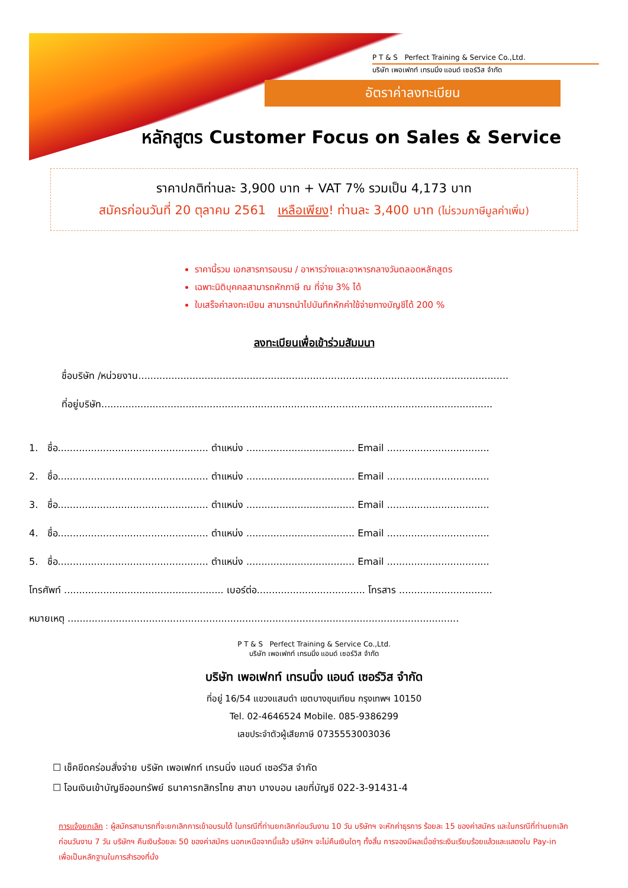P T & S Perfect Training & Service Co.,Ltd.
บริษัท เพอเฟกท์ เทรนนิ่ง แอนด์ เซอร์วิส จำกัด
อัตราค่าลงทะเบียน
หลักสูตร Customer Focus on Sales & Service
ราคาปกติท่านละ 3,900 บาท + VAT 7% รวมเป็น 4,173 บาท
สมัครก่อนวันที่ 20 ตุลาคม 2561 เหลือเพียง! ท่านละ 3,400 บาท (ไม่รวมภาษีมูลค่าเพิ่ม)
ราคานี้รวม เอกสารการอบรม / อาหารว่างและอาหารกลางวันตลอดหลักสูตร
เฉพาะนิติบุคคลสามารถหักภาษี ณ ที่จ่าย 3% ได้
ใบเสร็จค่าลงทะเบียน สามารถนำไปบันทึกหักค่าใช้จ่ายทางบัญชีได้ 200 %
ลงทะเบียนเพื่อเข้าร่วมสัมมนา
ชื่อบริษัท /หน่วยงาน...........................................................................................................................
ที่อยู่บริษัท..................................................................................................................................
1. ชื่อ.................................................. ตำแหน่ง .................................... Email ..................................
2. ชื่อ.................................................. ตำแหน่ง .................................... Email ..................................
3. ชื่อ.................................................. ตำแหน่ง .................................... Email ..................................
4. ชื่อ.................................................. ตำแหน่ง .................................... Email ..................................
5. ชื่อ.................................................. ตำแหน่ง .................................... Email ..................................
โทรศัพท์ ..................................................... เบอร์ต่อ.................................... โทรสาร ...............................
หมายเหตุ ..................................................................................................................................
P T & S Perfect Training & Service Co.,Ltd.
บริษัท เพอเฟกท์ เทรนนิ่ง แอนด์ เซอร์วิส จำกัด
บริษัท เพอเฟกท์ เทรนนิ่ง แอนด์ เซอร์วิส จำกัด
ที่อยู่ 16/54 แขวงแสมดำ เขตบางขุนเทียน กรุงเทพฯ 10150
Tel. 02-4646524 Mobile. 085-9386299
เลขประจำตัวผู้เสียภาษี 0735553003036
☐ เช็คขีดคร่อมสั่งจ่าย บริษัท เพอเฟกท์ เทรนนิ่ง แอนด์ เซอร์วิส จำกัด
☐ โอนเงินเข้าบัญชีออมทรัพย์ ธนาคารกสิกรไทย สาขา บางบอน เลขที่บัญชี 022-3-91431-4
การแจ้งยกเลิก : ผู้สมัครสามารถที่จะยกเลิกการเข้าอบรมได้ ในกรณีที่ท่านยกเลิกก่อนวันงาน 10 วัน บริษัทฯ จะหักค่าธุรการ ร้อยละ 15 ของค่าสมัคร และในกรณีที่ท่านยกเลิกก่อนวันงาน 7 วัน บริษัทฯ คืนเงินร้อยละ 50 ของค่าสมัคร นอกเหนือจากนี้แล้ว บริษัทฯ จะไม่คืนเงินใดๆ ทั้งสิ้น การจองมีผลเมื่อชำระเงินเรียบร้อยแล้วและแสดงใบ Pay-in เพื่อเป็นหลักฐานในการสำรองที่นั่ง